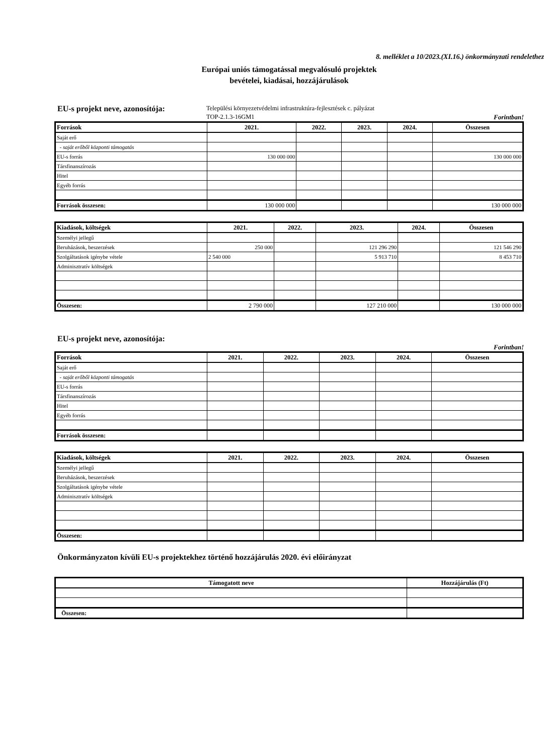8. melléklet a 10/2023.(XI.16.) önkormányzati rendelethez
Európai uniós támogatással megvalósuló projektek
bevételei, kiadásai, hozzájárulások
EU-s projekt neve, azonosítója:
Települési környezetvédelmi infrastruktúra-fejlesztések c. pályázat
TOP-2.1.3-16GM1 Forintban!
| Források | 2021. | 2022. | 2023. | 2024. | Összesen |
| --- | --- | --- | --- | --- | --- |
| Saját erő | | | | | |
| - saját erőből központi támogatás | | | | | |
| EU-s forrás | 130 000 000 | | | | 130 000 000 |
| Társfinanszírozás | | | | | |
| Hitel | | | | | |
| Egyéb forrás | | | | | |
| Források összesen: | 130 000 000 | | | | 130 000 000 |
| Kiadások, költségek | 2021. | 2022. | 2023. | 2024. | Összesen |
| --- | --- | --- | --- | --- | --- |
| Személyi jellegű | | | | | |
| Beruházások, beszerzések | 250 000 | | 121 296 290 | | 121 546 290 |
| Szolgáltatások igénybe vétele | 2 540 000 | | 5 913 710 | | 8 453 710 |
| Adminisztratív költségek | | | | | |
| Összesen: | 2 790 000 | | 127 210 000 | | 130 000 000 |
EU-s projekt neve, azonosítója:
Forintban!
| Források | 2021. | 2022. | 2023. | 2024. | Összesen |
| --- | --- | --- | --- | --- | --- |
| Saját erő | | | | | |
| - saját erőből központi támogatás | | | | | |
| EU-s forrás | | | | | |
| Társfinanszírozás | | | | | |
| Hitel | | | | | |
| Egyéb forrás | | | | | |
| Források összesen: | | | | | |
| Kiadások, költségek | 2021. | 2022. | 2023. | 2024. | Összesen |
| --- | --- | --- | --- | --- | --- |
| Személyi jellegű | | | | | |
| Beruházások, beszerzések | | | | | |
| Szolgáltatások igénybe vétele | | | | | |
| Adminisztratív költségek | | | | | |
| Összesen: | | | | | |
Önkormányzaton kívüli EU-s projektekhez történő hozzájárulás 2020. évi előirányzat
| Támogatott neve | Hozzájárulás (Ft) |
| --- | --- |
| Összesen: | |